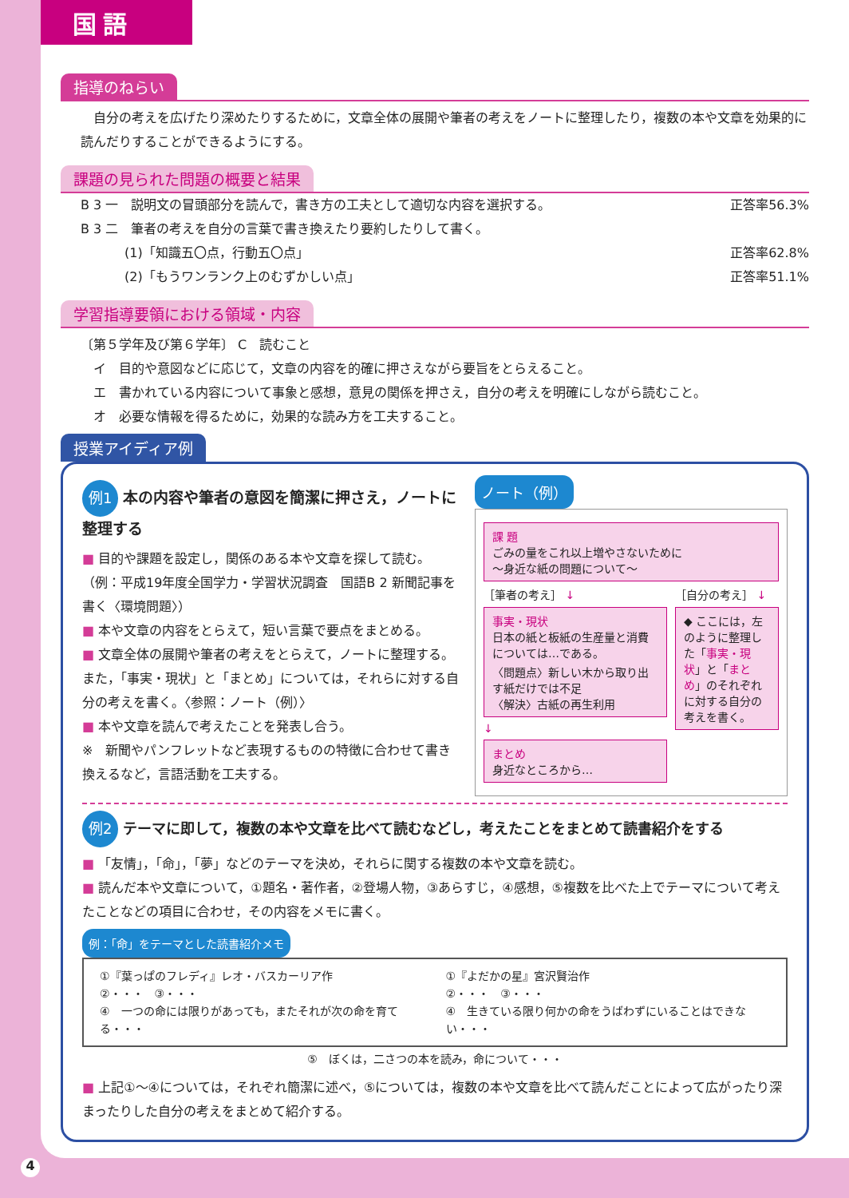国語
指導のねらい
　自分の考えを広げたり深めたりするために，文章全体の展開や筆者の考えをノートに整理したり，複数の本や文章を効果的に読んだりすることができるようにする。
課題の見られた問題の概要と結果
B 3 一　説明文の冒頭部分を読んで，書き方の工夫として適切な内容を選択する。 正答率56.3%
B 3 二　筆者の考えを自分の言葉で書き換えたり要約したりして書く。
(1)「知識五〇点，行動五〇点」 正答率62.8%
(2)「もうワンランク上のむずかしい点」 正答率51.1%
学習指導要領における領域・内容
〔第５学年及び第６学年〕 C　読むこと
　イ　目的や意図などに応じて，文章の内容を的確に押さえながら要旨をとらえること。
　エ　書かれている内容について事象と感想，意見の関係を押さえ，自分の考えを明確にしながら読むこと。
　オ　必要な情報を得るために，効果的な読み方を工夫すること。
授業アイディア例
例1 本の内容や筆者の意図を簡潔に押さえ，ノートに整理する
■ 目的や課題を設定し，関係のある本や文章を探して読む。（例：平成19年度全国学力・学習状況調査　国語B 2 新聞記事を書く〈環境問題〉）
■ 本や文章の内容をとらえて，短い言葉で要点をまとめる。
■ 文章全体の展開や筆者の考えをとらえて，ノートに整理する。また，「事実・現状」と「まとめ」については，それらに対する自分の考えを書く。〈参照：ノート（例）〉
■ 本や文章を読んで考えたことを発表し合う。
※　新聞やパンフレットなど表現するものの特徴に合わせて書き換えるなど，言語活動を工夫する。
ノート（例）
課 題
ごみの量をこれ以上増やさないために
～身近な紙の問題について～
［筆者の考え］ ↓
事実・現状
日本の紙と板紙の生産量と消費については…である。
〈問題点〉新しい木から取り出す紙だけでは不足
〈解決〉古紙の再生利用
↓
まとめ
身近なところから…
［自分の考え］ ↓
◆ ここには，左のように整理した「事実・現状」と「まとめ」のそれぞれに対する自分の考えを書く。
例2 テーマに即して，複数の本や文章を比べて読むなどし，考えたことをまとめて読書紹介をする
■ 「友情」，「命」，「夢」などのテーマを決め，それらに関する複数の本や文章を読む。
■ 読んだ本や文章について，①題名・著作者，②登場人物，③あらすじ，④感想，⑤複数を比べた上でテーマについて考えたことなどの項目に合わせ，その内容をメモに書く。
例：「命」をテーマとした読書紹介メモ
①『葉っぱのフレディ』レオ・バスカーリア作
②・・・　③・・・
④　一つの命には限りがあっても，またそれが次の命を育てる・・・
①『よだかの星』宮沢賢治作
②・・・　③・・・
④　生きている限り何かの命をうばわずにいることはできない・・・
⑤　ぼくは，二さつの本を読み，命について・・・
■ 上記①～④については，それぞれ簡潔に述べ，⑤については，複数の本や文章を比べて読んだことによって広がったり深まったりした自分の考えをまとめて紹介する。
4